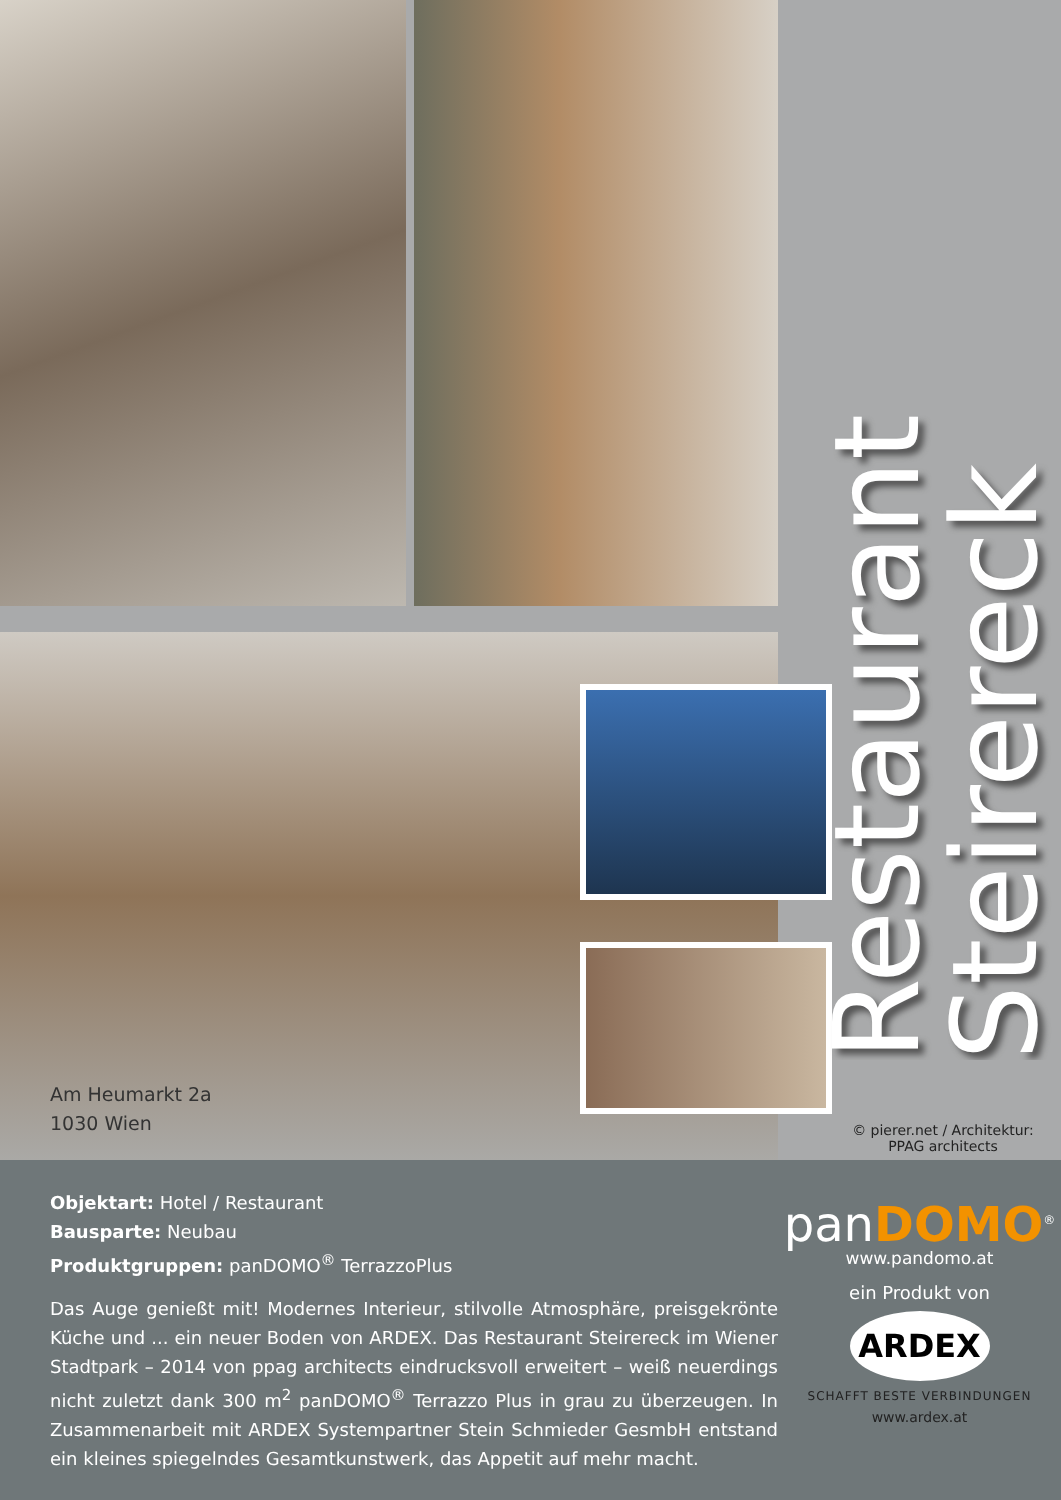Am Heumarkt 2a
1030 Wien
Restaurant Steirereck
© pierer.net / Architektur:
PPAG architects
Objektart: Hotel / Restaurant
Bausparte: Neubau
Produktgruppen: panDOMO<sup>®</sup> TerrazzoPlus
Das Auge genießt mit! Modernes Interieur, stilvolle Atmosphäre, preisgekrönte Küche und ... ein neuer Boden von ARDEX. Das Restaurant Steirereck im Wiener Stadtpark – 2014 von ppag architects eindrucksvoll erweitert – weiß neuerdings nicht zuletzt dank 300 m<sup>2</sup> panDOMO<sup>®</sup> Terrazzo Plus in grau zu überzeugen. In Zusammenarbeit mit ARDEX Systempartner Stein Schmieder GesmbH entstand ein kleines spiegelndes Gesamtkunstwerk, das Appetit auf mehr macht.
panDOMO<sup>®</sup>
www.pandomo.at
ein Produkt von
ARDEX
SCHAFFT BESTE VERBINDUNGEN
www.ardex.at